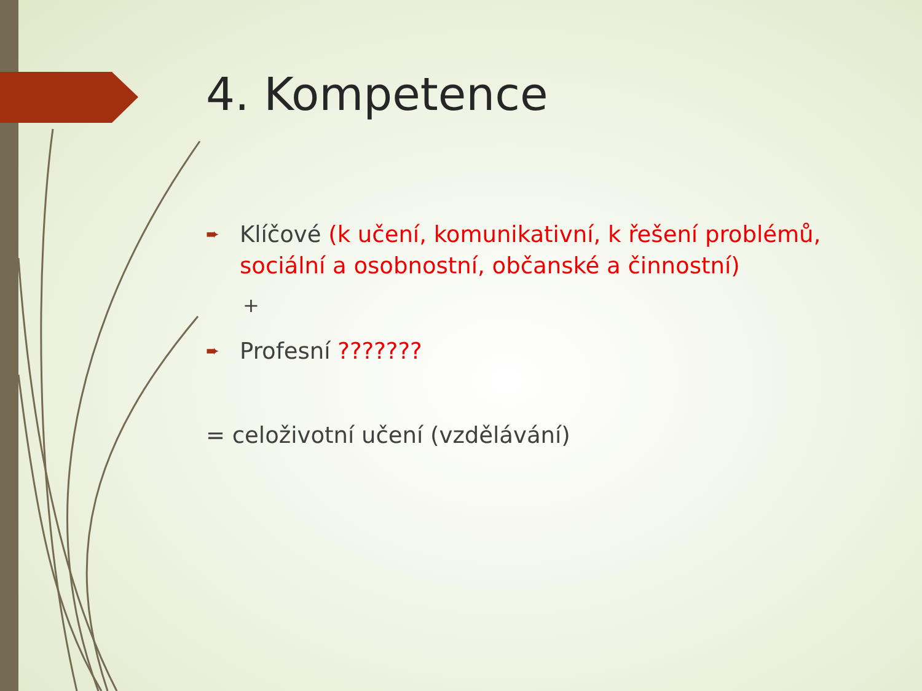4. Kompetence
➨ Klíčové (k učení, komunikativní, k řešení problémů, sociální a osobnostní, občanské a činnostní)
+
➨ Profesní ???????
= celoživotní učení (vzdělávání)